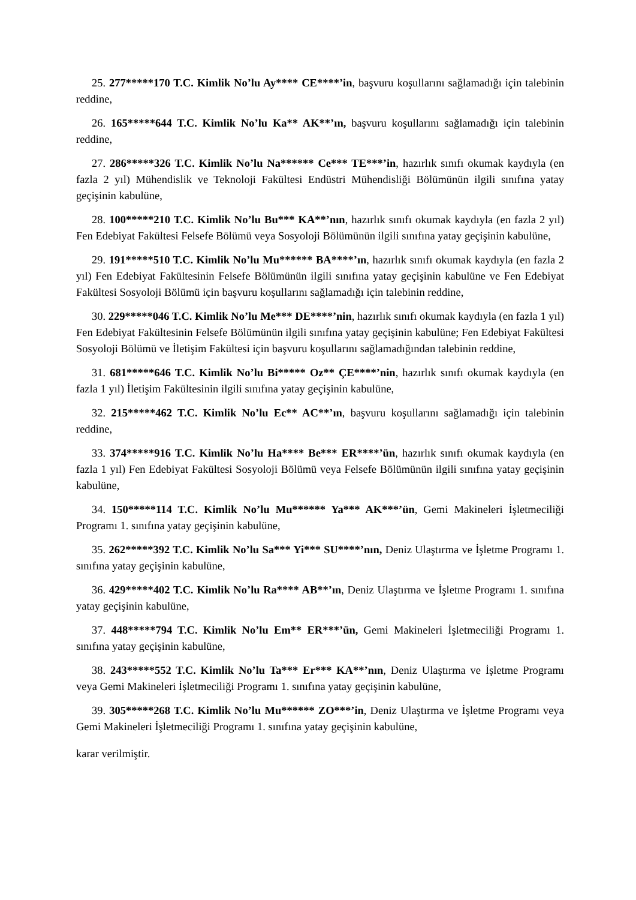25. 277*****170 T.C. Kimlik No’lu Ay**** CE****’in, başvuru koşullarını sağlamadığı için talebinin reddine,
26. 165*****644 T.C. Kimlik No’lu Ka** AK**’ın, başvuru koşullarını sağlamadığı için talebinin reddine,
27. 286*****326 T.C. Kimlik No’lu Na****** Ce*** TE***’in, hazırlık sınıfı okumak kaydıyla (en fazla 2 yıl) Mühendislik ve Teknoloji Fakültesi Endüstri Mühendisliği Bölümünün ilgili sınıfına yatay geçişinin kabulüne,
28. 100*****210 T.C. Kimlik No’lu Bu*** KA**’nın, hazırlık sınıfı okumak kaydıyla (en fazla 2 yıl) Fen Edebiyat Fakültesi Felsefe Bölümü veya Sosyoloji Bölümünün ilgili sınıfına yatay geçişinin kabulüne,
29. 191*****510 T.C. Kimlik No’lu Mu****** BA****’ın, hazırlık sınıfı okumak kaydıyla (en fazla 2 yıl) Fen Edebiyat Fakültesinin Felsefe Bölümünün ilgili sınıfına yatay geçişinin kabulüne ve Fen Edebiyat Fakültesi Sosyoloji Bölümü için başvuru koşullarını sağlamadığı için talebinin reddine,
30. 229*****046 T.C. Kimlik No’lu Me*** DE****’nin, hazırlık sınıfı okumak kaydıyla (en fazla 1 yıl) Fen Edebiyat Fakültesinin Felsefe Bölümünün ilgili sınıfına yatay geçişinin kabulüne; Fen Edebiyat Fakültesi Sosyoloji Bölümü ve İletişim Fakültesi için başvuru koşullarını sağlamadığından talebinin reddine,
31. 681*****646 T.C. Kimlik No’lu Bi***** Oz** ÇE****’nin, hazırlık sınıfı okumak kaydıyla (en fazla 1 yıl) İletişim Fakültesinin ilgili sınıfına yatay geçişinin kabulüne,
32. 215*****462 T.C. Kimlik No’lu Ec** AC**’ın, başvuru koşullarını sağlamadığı için talebinin reddine,
33. 374*****916 T.C. Kimlik No’lu Ha**** Be*** ER****’ün, hazırlık sınıfı okumak kaydıyla (en fazla 1 yıl) Fen Edebiyat Fakültesi Sosyoloji Bölümü veya Felsefe Bölümünün ilgili sınıfına yatay geçişinin kabulüne,
34. 150*****114 T.C. Kimlik No’lu Mu****** Ya*** AK***’ün, Gemi Makineleri İşletmeciliği Programı 1. sınıfına yatay geçişinin kabulüne,
35. 262*****392 T.C. Kimlik No’lu Sa*** Yi*** SU****’nın, Deniz Ulaştırma ve İşletme Programı 1. sınıfına yatay geçişinin kabulüne,
36. 429*****402 T.C. Kimlik No’lu Ra**** AB**’ın, Deniz Ulaştırma ve İşletme Programı 1. sınıfına yatay geçişinin kabulüne,
37. 448*****794 T.C. Kimlik No’lu Em** ER***’ün, Gemi Makineleri İşletmeciliği Programı 1. sınıfına yatay geçişinin kabulüne,
38. 243*****552 T.C. Kimlik No’lu Ta*** Er*** KA**’nın, Deniz Ulaştırma ve İşletme Programı veya Gemi Makineleri İşletmeciliği Programı 1. sınıfına yatay geçişinin kabulüne,
39. 305*****268 T.C. Kimlik No’lu Mu****** ZO***’in, Deniz Ulaştırma ve İşletme Programı veya Gemi Makineleri İşletmeciliği Programı 1. sınıfına yatay geçişinin kabulüne,
karar verilmiştir.